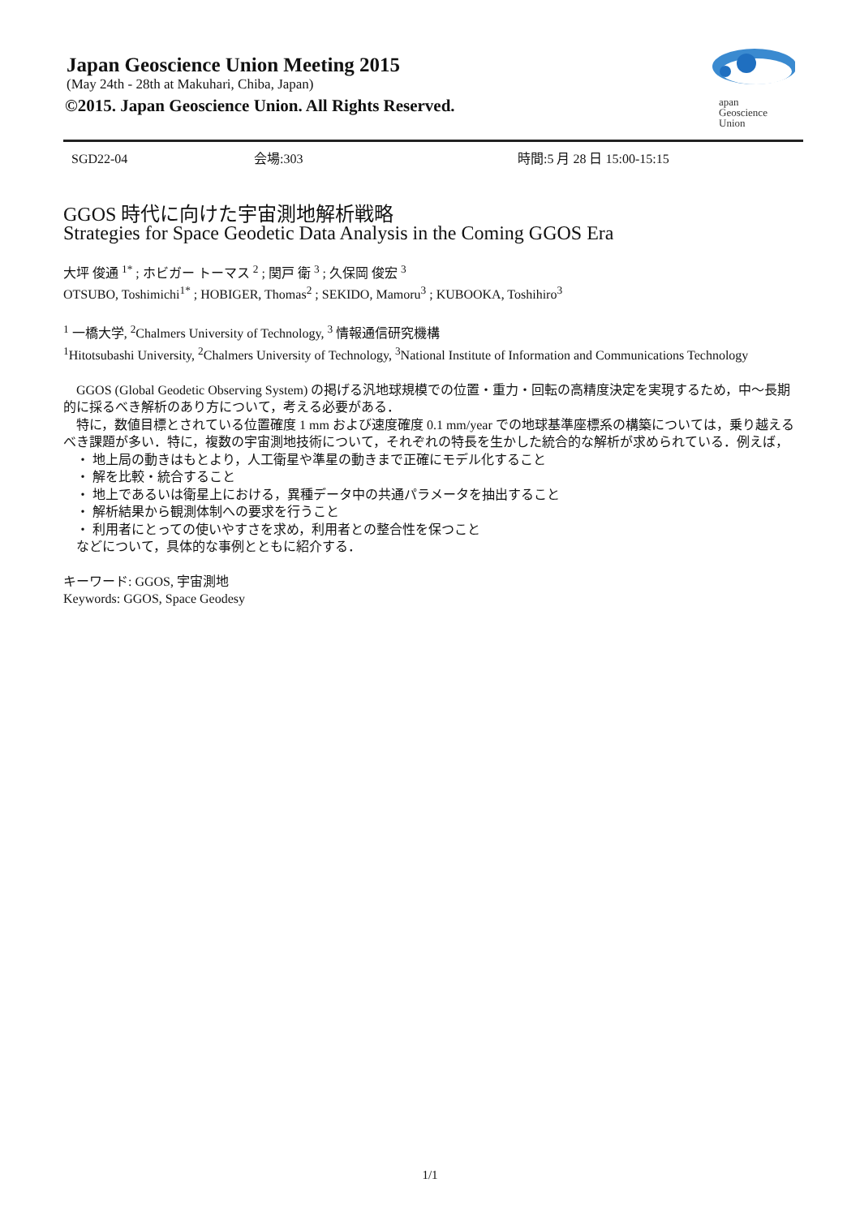Japan Geoscience Union Meeting 2015
(May 24th - 28th at Makuhari, Chiba, Japan)
©2015. Japan Geoscience Union. All Rights Reserved.
apan
Geoscience
Union
SGD22-04 会場:303 時間:5 月 28 日 15:00-15:15
GGOS 時代に向けた宇宙測地解析戦略
Strategies for Space Geodetic Data Analysis in the Coming GGOS Era
大坪 俊通 <sup>1*</sup> ; ホビガー トーマス <sup>2</sup> ; 関戸 衛 <sup>3</sup> ; 久保岡 俊宏 <sup>3</sup>
OTSUBO, Toshimichi<sup>1*</sup> ; HOBIGER, Thomas<sup>2</sup> ; SEKIDO, Mamoru<sup>3</sup> ; KUBOOKA, Toshihiro<sup>3</sup>
<sup>1</sup> 一橋大学, <sup>2</sup>Chalmers University of Technology, <sup>3</sup> 情報通信研究機構
<sup>1</sup> Hitotsubashi University, <sup>2</sup>Chalmers University of Technology, <sup>3</sup>National Institute of Information and Communications Technology
　GGOS (Global Geodetic Observing System) の掲げる汎地球規模での位置・重力・回転の高精度決定を実現するため，中～長期的に採るべき解析のあり方について，考える必要がある．
　特に，数値目標とされている位置確度 1 mm および速度確度 0.1 mm/year での地球基準座標系の構築については，乗り越えるべき課題が多い．特に，複数の宇宙測地技術について，それぞれの特長を生かした統合的な解析が求められている．例えば，
　・ 地上局の動きはもとより，人工衛星や準星の動きまで正確にモデル化すること
　・ 解を比較・統合すること
　・ 地上であるいは衛星上における，異種データ中の共通パラメータを抽出すること
　・ 解析結果から観測体制への要求を行うこと
　・ 利用者にとっての使いやすさを求め，利用者との整合性を保つこと
　などについて，具体的な事例とともに紹介する．
キーワード: GGOS, 宇宙測地
Keywords: GGOS, Space Geodesy
1/1